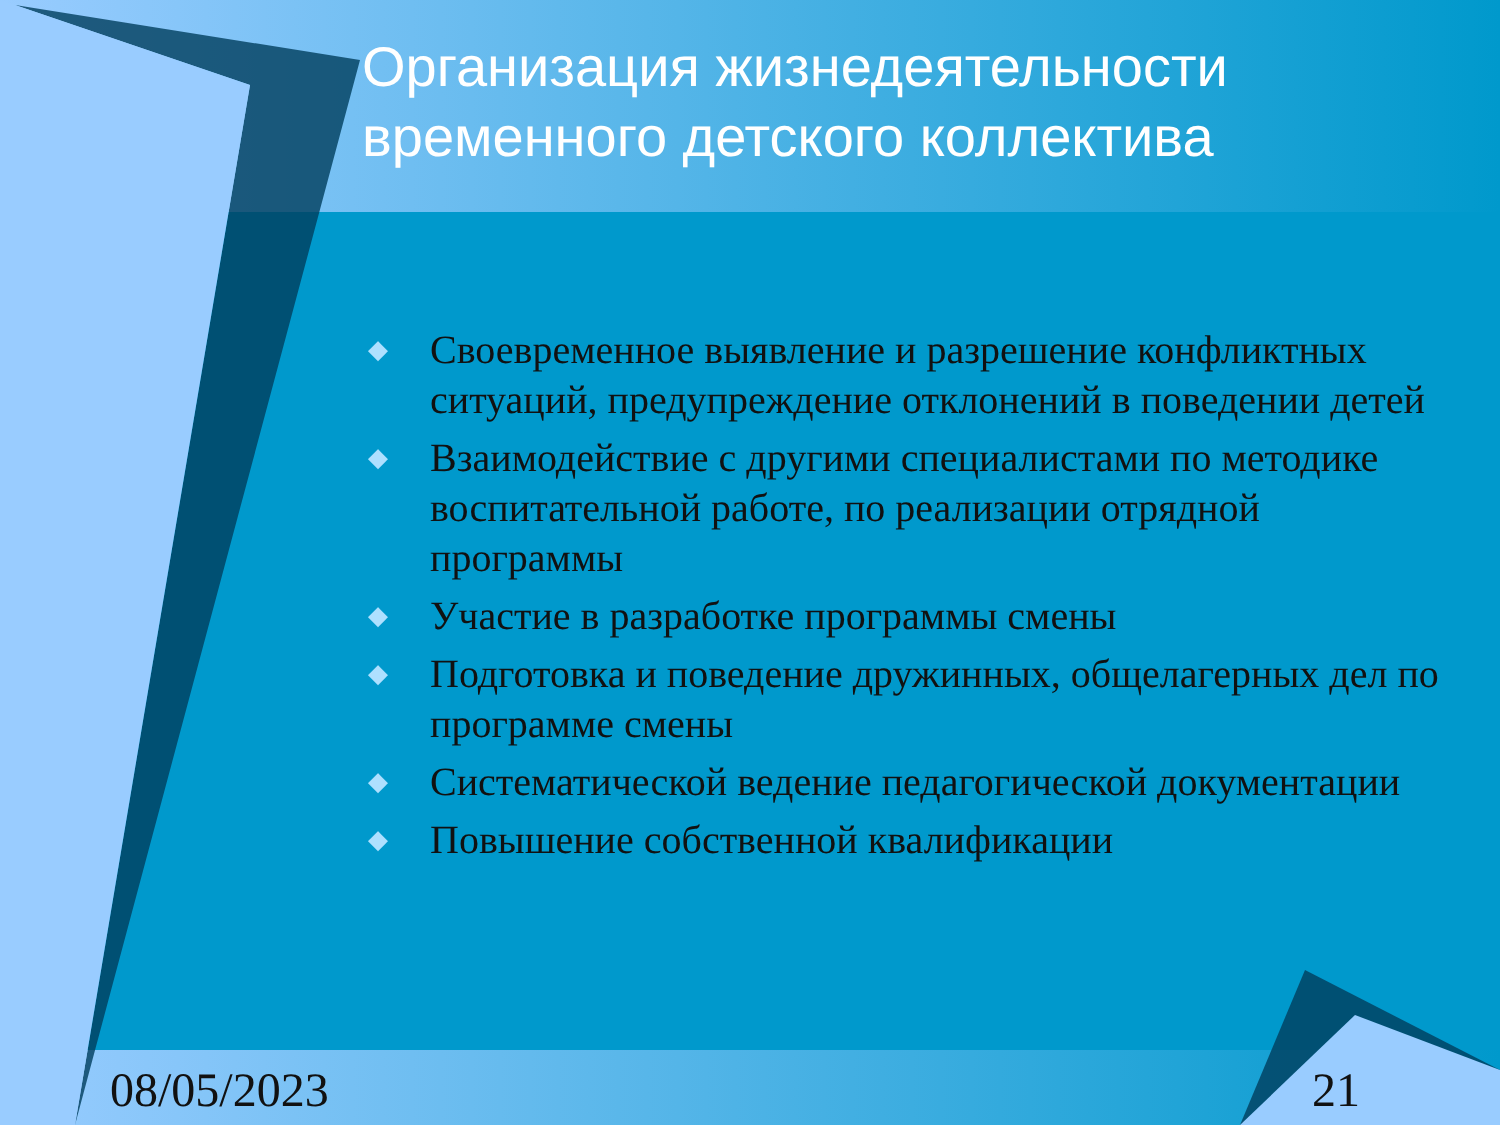Организация жизнедеятельности временного детского коллектива
◆ Своевременное выявление и разрешение конфликтных ситуаций, предупреждение отклонений в поведении детей
◆ Взаимодействие с другими специалистами по методике воспитательной работе, по реализации отрядной программы
◆ Участие в разработке программы смены
◆ Подготовка и поведение дружинных, общелагерных дел по программе смены
◆ Систематической ведение педагогической документации
◆ Повышение собственной квалификации
08/05/2023 21